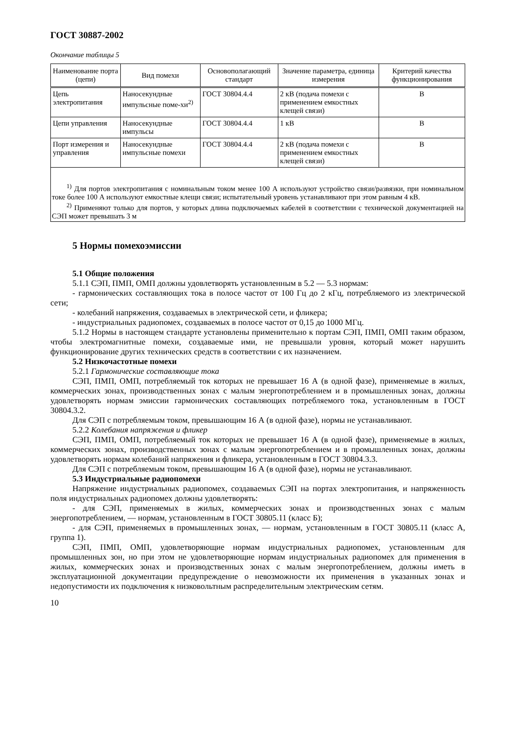ГОСТ 30887-2002
Окончание таблицы 5
| Наименование порта (цепи) | Вид помехи | Основополагающий стандарт | Значение параметра, единица измерения | Критерий качества функционирования |
| --- | --- | --- | --- | --- |
| Цепь электропитания | Наносекундные импульсные поме-хи<sup>2)</sup> | ГОСТ 30804.4.4 | 2 кВ (подача помехи с применением емкостных клещей связи) | B |
| Цепи управления | Наносекундные импульсы | ГОСТ 30804.4.4 | 1 кВ | B |
| Порт измерения и управления | Наносекундные импульсные помехи | ГОСТ 30804.4.4 | 2 кВ (подача помехи с применением емкостных клещей связи) | B |
<sup>1)</sup> Для портов электропитания с номинальным током менее 100 А используют устройство связи/развязки, при номинальном токе более 100 А используют емкостные клещи связи; испытательный уровень устанавливают при этом равным 4 кВ.
<sup>2)</sup> Применяют только для портов, у которых длина подключаемых кабелей в соответствии с технической документацией на СЭП может превышать 3 м
5 Нормы помехоэмиссии
5.1 Общие положения
5.1.1 СЭП, ПМП, ОМП должны удовлетворять установленным в 5.2 — 5.3 нормам:
- гармонических составляющих тока в полосе частот от 100 Гц до 2 кГц, потребляемого из электрической сети;
- колебаний напряжения, создаваемых в электрической сети, и фликера;
- индустриальных радиопомех, создаваемых в полосе частот от 0,15 до 1000 МГц.
5.1.2 Нормы в настоящем стандарте установлены применительно к портам СЭП, ПМП, ОМП таким образом, чтобы электромагнитные помехи, создаваемые ими, не превышали уровня, который может нарушить функционирование других технических средств в соответствии с их назначением.
5.2 Низкочастотные помехи
5.2.1 Гармонические составляющие тока
СЭП, ПМП, ОМП, потребляемый ток которых не превышает 16 А (в одной фазе), применяемые в жилых, коммерческих зонах, производственных зонах с малым энергопотреблением и в промышленных зонах, должны удовлетворять нормам эмиссии гармонических составляющих потребляемого тока, установленным в ГОСТ 30804.3.2.
Для СЭП с потребляемым током, превышающим 16 А (в одной фазе), нормы не устанавливают.
5.2.2 Колебания напряжения и фликер
СЭП, ПМП, ОМП, потребляемый ток которых не превышает 16 А (в одной фазе), применяемые в жилых, коммерческих зонах, производственных зонах с малым энергопотреблением и в промышленных зонах, должны удовлетворять нормам колебаний напряжения и фликера, установленным в ГОСТ 30804.3.3.
Для СЭП с потребляемым током, превышающим 16 А (в одной фазе), нормы не устанавливают.
5.3 Индустриальные радиопомехи
Напряжение индустриальных радиопомех, создаваемых СЭП на портах электропитания, и напряженность поля индустриальных радиопомех должны удовлетворять:
- для СЭП, применяемых в жилых, коммерческих зонах и производственных зонах с малым энергопотреблением, — нормам, установленным в ГОСТ 30805.11 (класс Б);
- для СЭП, применяемых в промышленных зонах, — нормам, установленным в ГОСТ 30805.11 (класс А, группа 1).
СЭП, ПМП, ОМП, удовлетворяющие нормам индустриальных радиопомех, установленным для промышленных зон, но при этом не удовлетворяющие нормам индустриальных радиопомех для применения в жилых, коммерческих зонах и производственных зонах с малым энергопотреблением, должны иметь в эксплуатационной документации предупреждение о невозможности их применения в указанных зонах и недопустимости их подключения к низковольтным распределительным электрическим сетям.
10